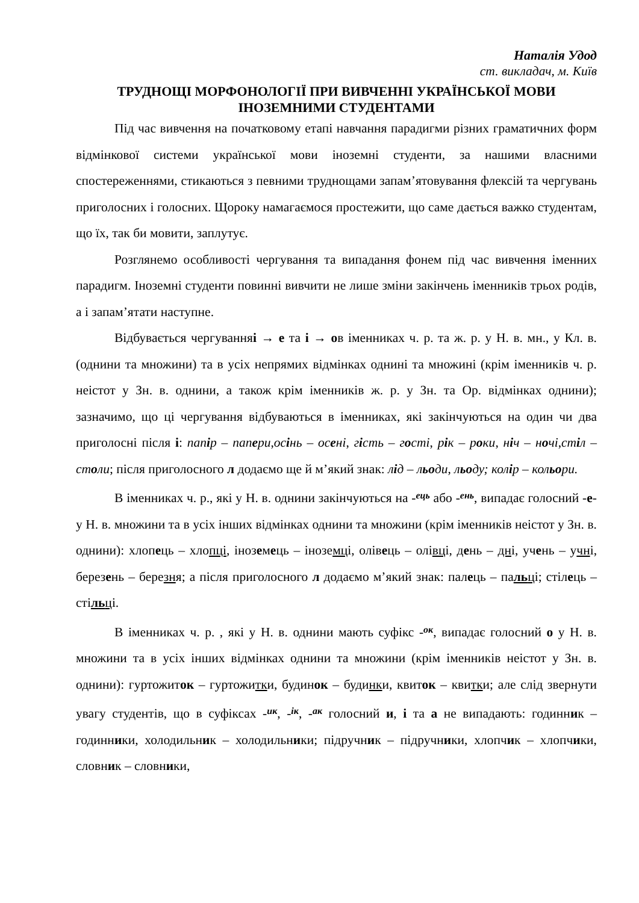Наталія Удод
ст. викладач, м. Київ
ТРУДНОЩІ МОРФОНОЛОГІЇ ПРИ ВИВЧЕННІ УКРАЇНСЬКОЇ МОВИ ІНОЗЕМНИМИ СТУДЕНТАМИ
Під час вивчення на початковому етапі навчання парадигми різних граматичних форм відмінкової системи української мови іноземні студенти, за нашими власними спостереженнями, стикаються з певними труднощами запам’ятовування флексій та чергувань приголосних і голосних. Щороку намагаємося простежити, що саме дається важко студентам, що їх, так би мовити, заплутує.
Розглянемо особливості чергування та випадання фонем під час вивчення іменних парадигм. Іноземні студенти повинні вивчити не лише зміни закінчень іменників трьох родів, а і запам’ятати наступне.
Відбувається чергуванняі → е та і → ов іменниках ч. р. та ж. р. у Н. в. мн., у Кл. в. (однини та множини) та в усіх непрямих відмінках однині та множині (крім іменників ч. р. неістот у Зн. в. однини, а також крім іменників ж. р. у Зн. та Ор. відмінках однини); зазначимо, що ці чергування відбуваються в іменниках, які закінчуються на один чи два приголосні після і: папір – папери,осінь – осені, гість – гості, рік – роки, ніч – ночі,стіл – столи; після приголосного л додаємо ще й м’який знак: лід – льоди, льоду; колір – кольори.
В іменниках ч. р., які у Н. в. однини закінчуються на -ець або -ень, випадає голосний -е- у Н. в. множини та в усіх інших відмінках однини та множини (крім іменників неістот у Зн. в. однини): хлопець – хлопці, іноземець – іноземці, олівець – олівці, день – дні, учень – учні, березень – березня; а після приголосного л додаємо м’який знак: палець – пальці; стілець – стільці.
В іменниках ч. р. , які у Н. в. однини мають суфікс -ок, випадає голосний о у Н. в. множини та в усіх інших відмінках однини та множини (крім іменників неістот у Зн. в. однини): гуртожиток – гуртожитки, будинок – будинки, квиток – квитки; але слід звернути увагу студентів, що в суфіксах -ик, -ік, -ак голосний и, і та а не випадають: годинник – годинники, холодильник – холодильники; підручник – підручники, хлопчик – хлопчики, словник – словники,